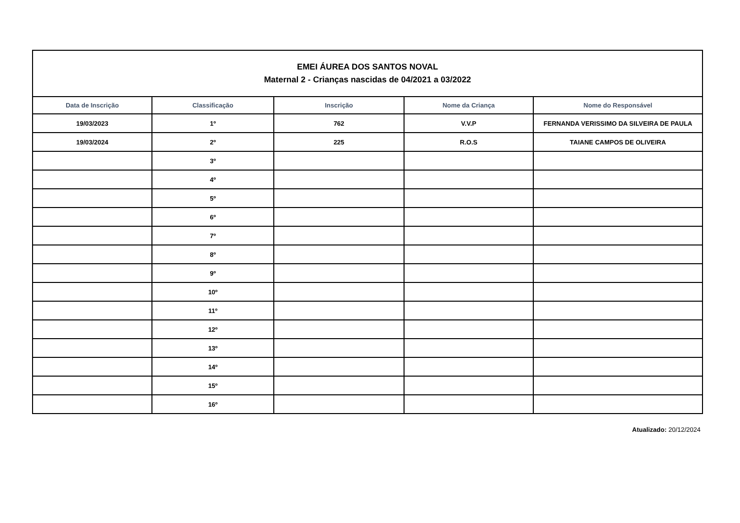| EMEI ÁUREA DOS SANTOS NOVAL Maternal 2 - Crianças nascidas de 04/2021 a 03/2022 | | | | |
| Data de Inscrição | Classificação | Inscrição | Nome da Criança | Nome do Responsável |
| 19/03/2023 | 1º | 762 | V.V.P | FERNANDA VERISSIMO DA SILVEIRA DE PAULA |
| 19/03/2024 | 2º | 225 | R.O.S | TAIANE CAMPOS DE OLIVEIRA |
| | 3º | | | |
| | 4º | | | |
| | 5º | | | |
| | 6º | | | |
| | 7º | | | |
| | 8º | | | |
| | 9º | | | |
| | 10º | | | |
| | 11º | | | |
| | 12º | | | |
| | 13º | | | |
| | 14º | | | |
| | 15º | | | |
| | 16º | | | |
Atualizado: 20/12/2024